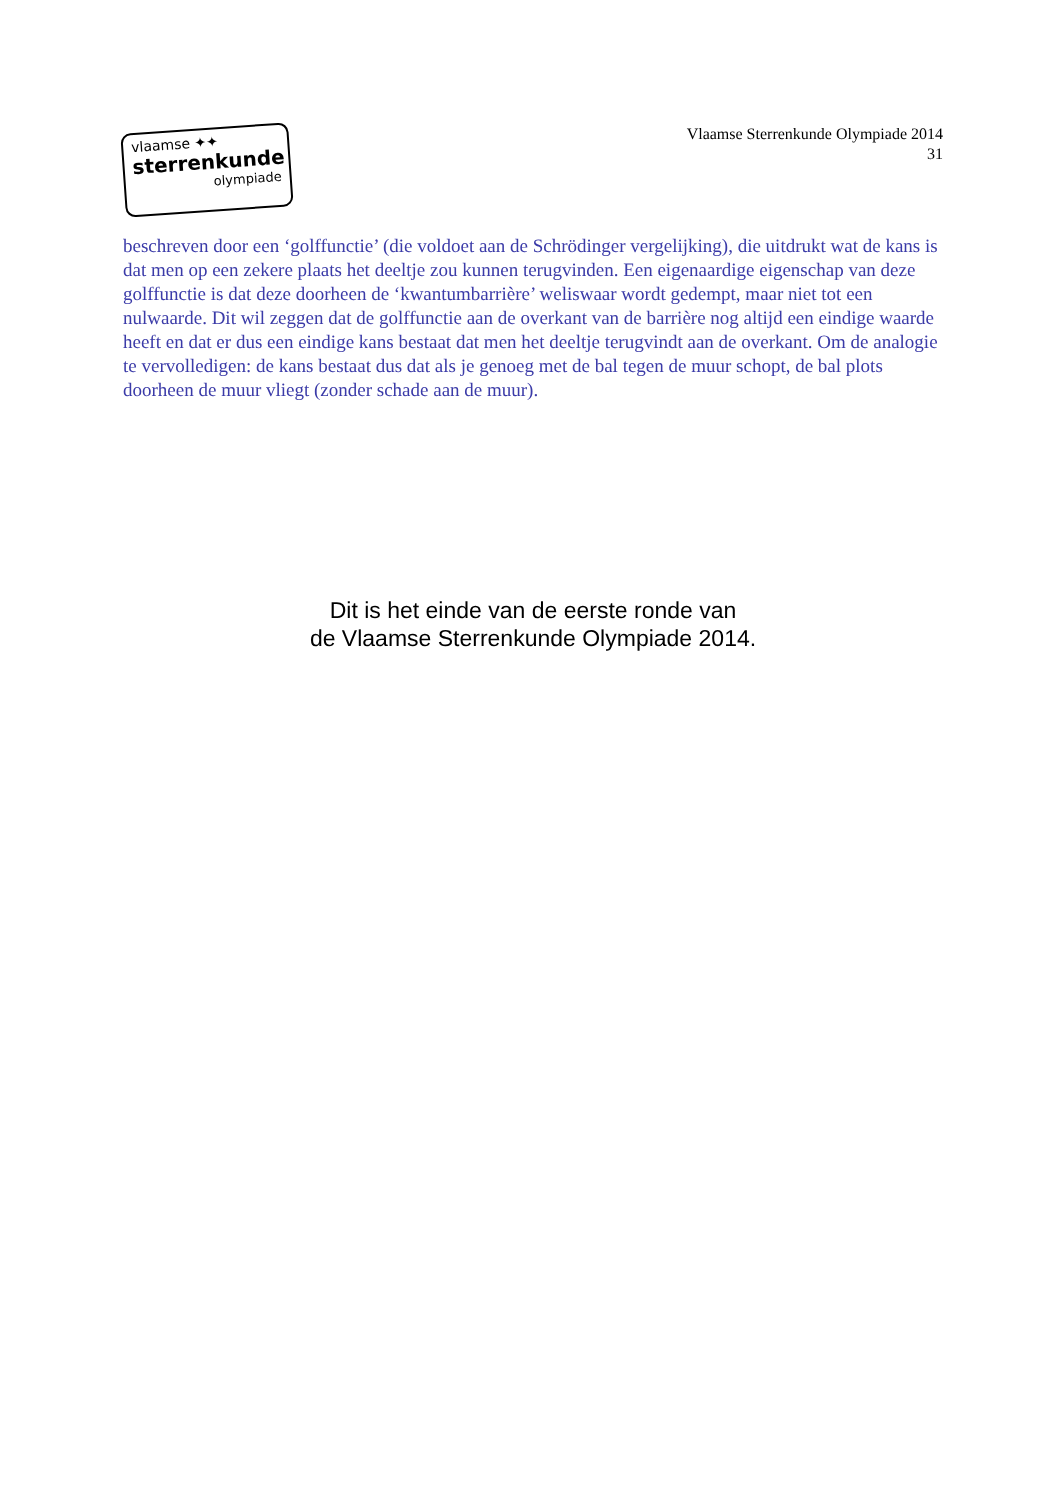vlaamse ✦✦
sterrenkunde
olympiade
Vlaamse Sterrenkunde Olympiade 2014
31
beschreven door een ‘golffunctie’ (die voldoet aan de Schrödinger vergelijking), die uitdrukt wat de kans is dat men op een zekere plaats het deeltje zou kunnen terugvinden. Een eigenaardige eigenschap van deze golffunctie is dat deze doorheen de ‘kwantumbarrière’ weliswaar wordt gedempt, maar niet tot een nulwaarde. Dit wil zeggen dat de golffunctie aan de overkant van de barrière nog altijd een eindige waarde heeft en dat er dus een eindige kans bestaat dat men het deeltje terugvindt aan de overkant. Om de analogie te vervolledigen: de kans bestaat dus dat als je genoeg met de bal tegen de muur schopt, de bal plots doorheen de muur vliegt (zonder schade aan de muur).
Dit is het einde van de eerste ronde van
de Vlaamse Sterrenkunde Olympiade 2014.